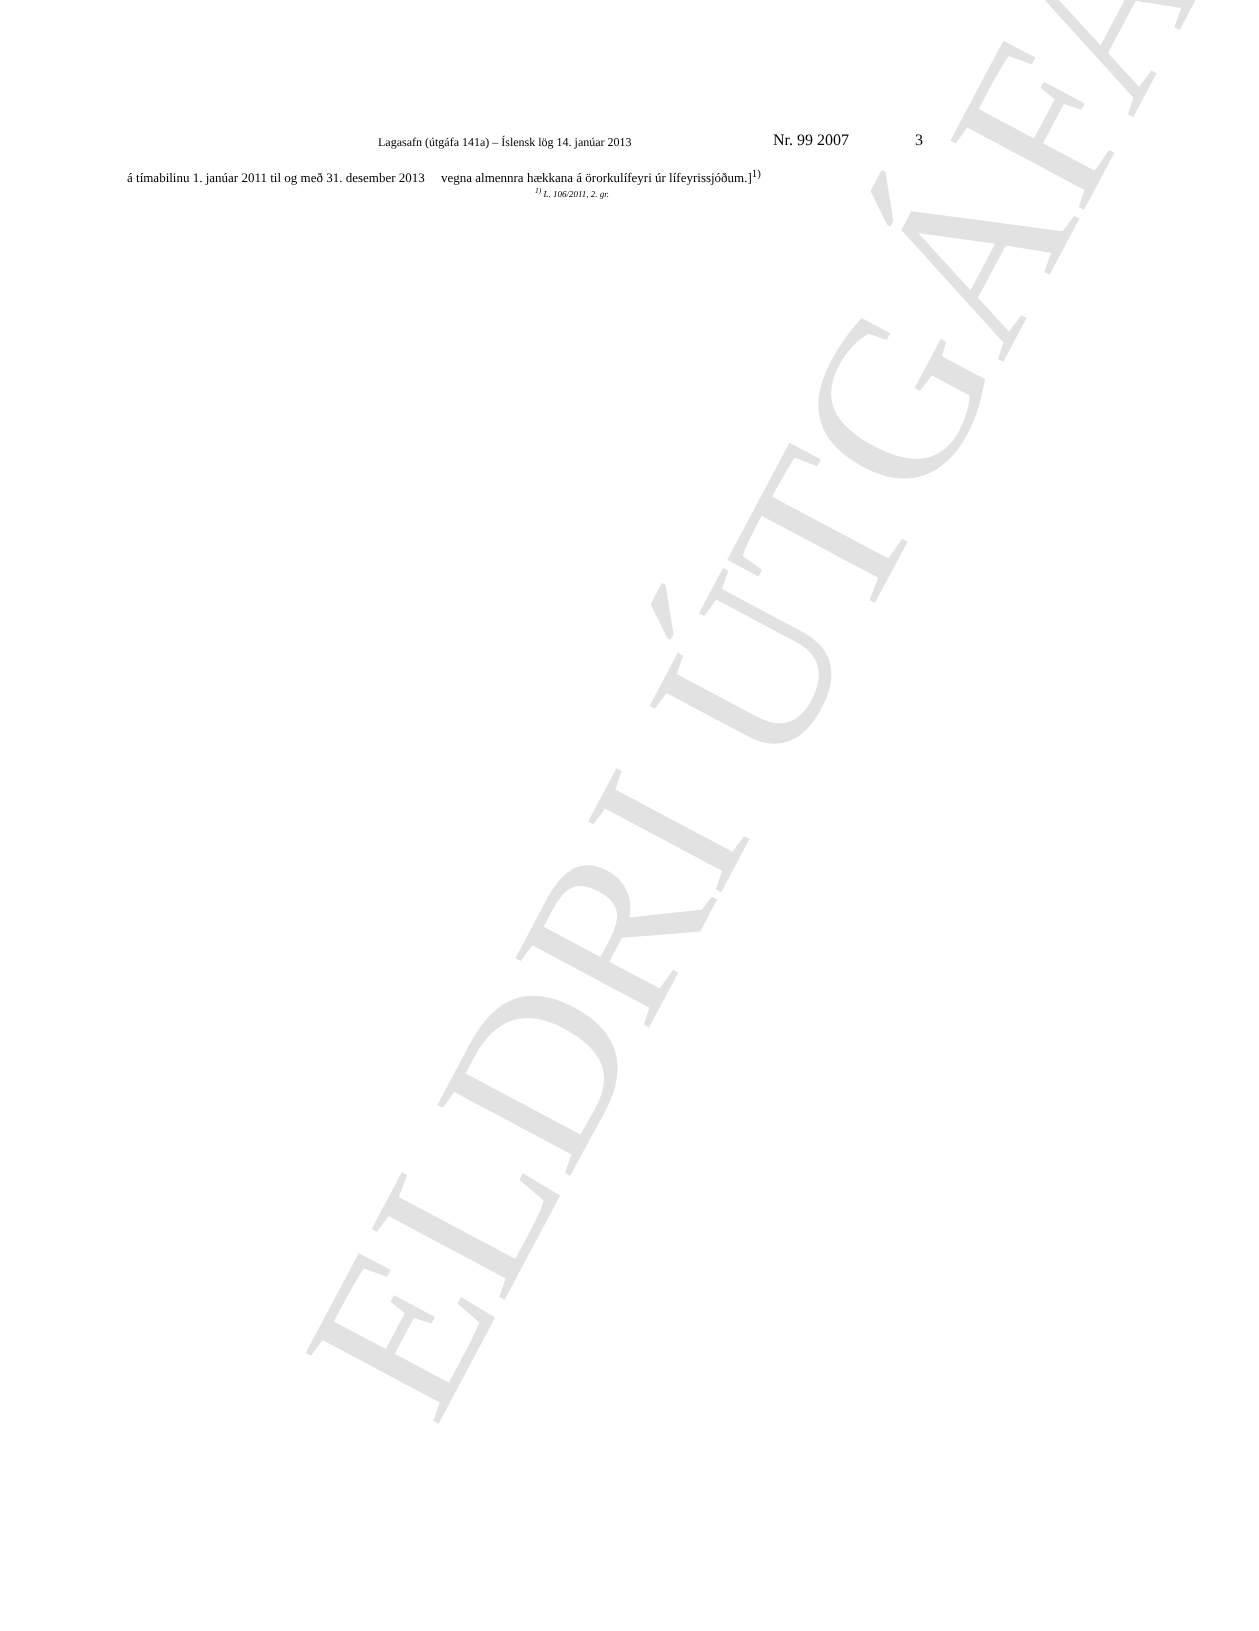Lagasafn (útgáfa 141a) – Íslensk lög 14. janúar 2013 Nr. 99 2007 3
á tímabilinu 1. janúar 2011 til og með 31. desember 2013 vegna almennra hækkana á örorkulífeyri úr lífeyrissjóðum.]<sup>1)</sup>
<sup>1)</sup> L. 106/2011, 2. gr.
ELDRI ÚTGÁFA